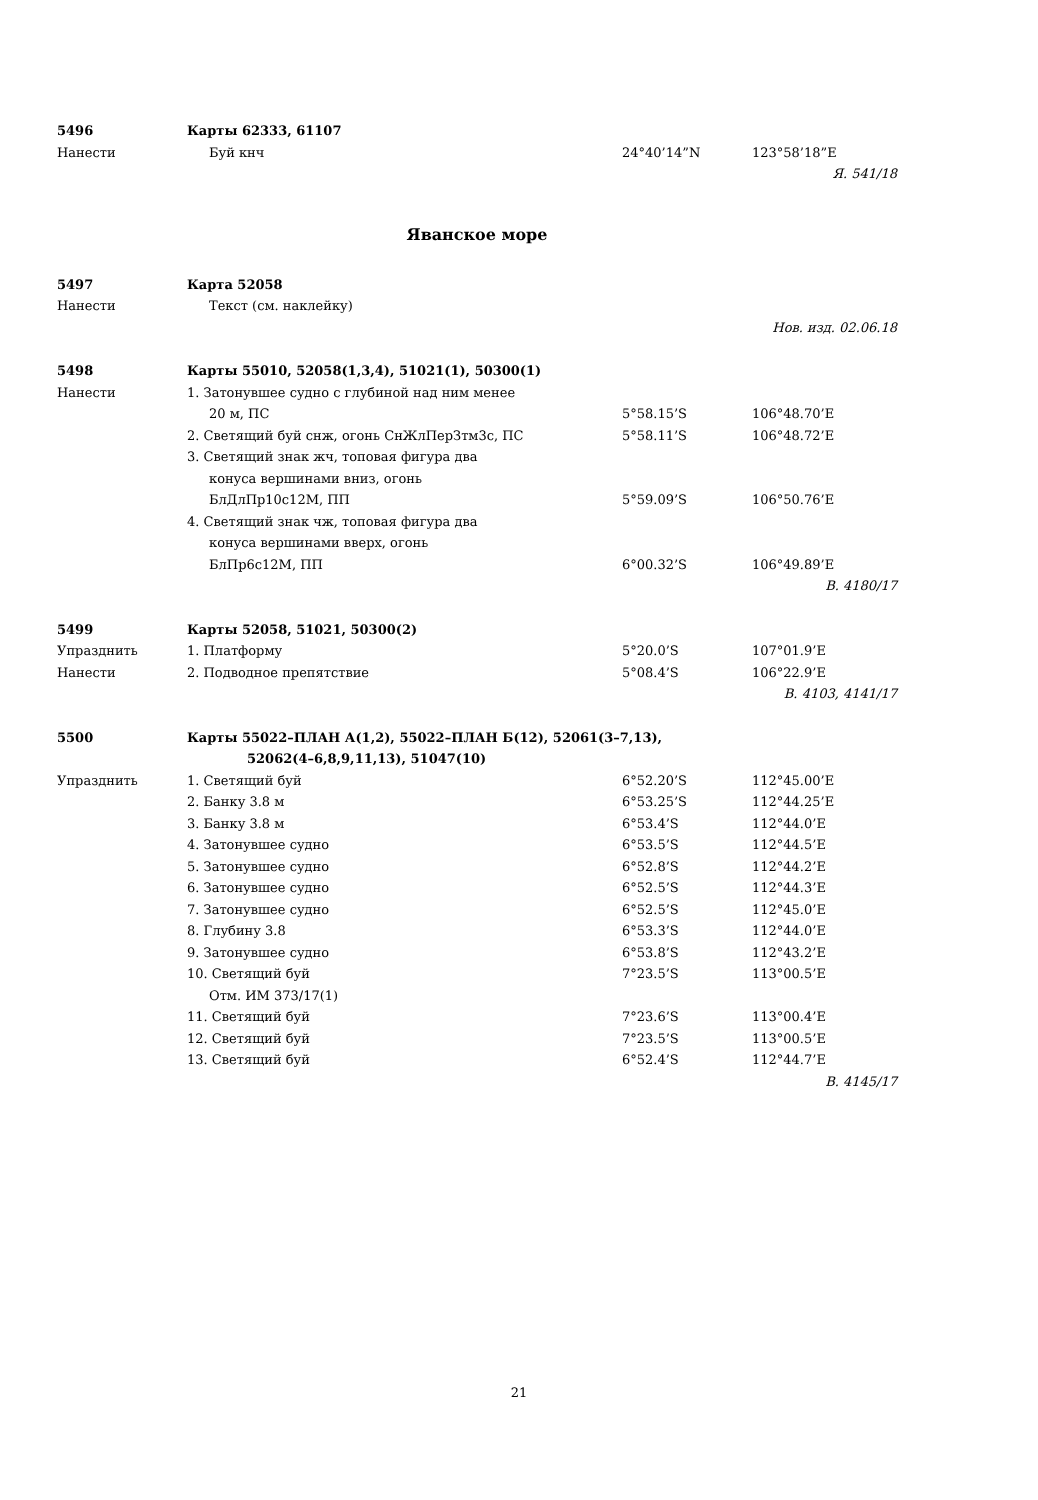| 5496 | Карты 62333, 61107 | | |
| Нанести | Буй кнч | 24°40’14”N | 123°58’18”E |
| Я. 541/18 | | | |
Яванское море
| 5497 | Карта 52058 | | |
| Нанести | Текст (см. наклейку) | | |
| Нов. изд. 02.06.18 | | | |
| 5498 | Карты 55010, 52058(1,3,4), 51021(1), 50300(1) | | |
| Нанести | 1. Затонувшее судно с глубиной над ним менее | | |
| | 20 м, ПС | 5°58.15’S | 106°48.70’E |
| | 2. Светящий буй снж, огонь СнЖлПерЗтм3с, ПС | 5°58.11’S | 106°48.72’E |
| | 3. Светящий знак жч, топовая фигура два | | |
| | конуса вершинами вниз, огонь | | |
| | БлДлПр10с12М, ПП | 5°59.09’S | 106°50.76’E |
| | 4. Светящий знак чж, топовая фигура два | | |
| | конуса вершинами вверх, огонь | | |
| | БлПр6с12М, ПП | 6°00.32’S | 106°49.89’E |
| В. 4180/17 | | | |
| 5499 | Карты 52058, 51021, 50300(2) | | |
| Упразднить | 1. Платформу | 5°20.0’S | 107°01.9’E |
| Нанести | 2. Подводное препятствие | 5°08.4’S | 106°22.9’E |
| В. 4103, 4141/17 | | | |
| 5500 | Карты 55022–ПЛАН А(1,2), 55022–ПЛАН Б(12), 52061(3–7,13), | | |
| | 52062(4–6,8,9,11,13), 51047(10) | | |
| Упразднить | 1. Светящий буй | 6°52.20’S | 112°45.00’E |
| | 2. Банку 3.8 м | 6°53.25’S | 112°44.25’E |
| | 3. Банку 3.8 м | 6°53.4’S | 112°44.0’E |
| | 4. Затонувшее судно | 6°53.5’S | 112°44.5’E |
| | 5. Затонувшее судно | 6°52.8’S | 112°44.2’E |
| | 6. Затонувшее судно | 6°52.5’S | 112°44.3’E |
| | 7. Затонувшее судно | 6°52.5’S | 112°45.0’E |
| | 8. Глубину 3.8 | 6°53.3’S | 112°44.0’E |
| | 9. Затонувшее судно | 6°53.8’S | 112°43.2’E |
| | 10. Светящий буй | 7°23.5’S | 113°00.5’E |
| | Отм. ИМ 373/17(1) | | |
| | 11. Светящий буй | 7°23.6’S | 113°00.4’E |
| | 12. Светящий буй | 7°23.5’S | 113°00.5’E |
| | 13. Светящий буй | 6°52.4’S | 112°44.7’E |
| В. 4145/17 | | | |
21